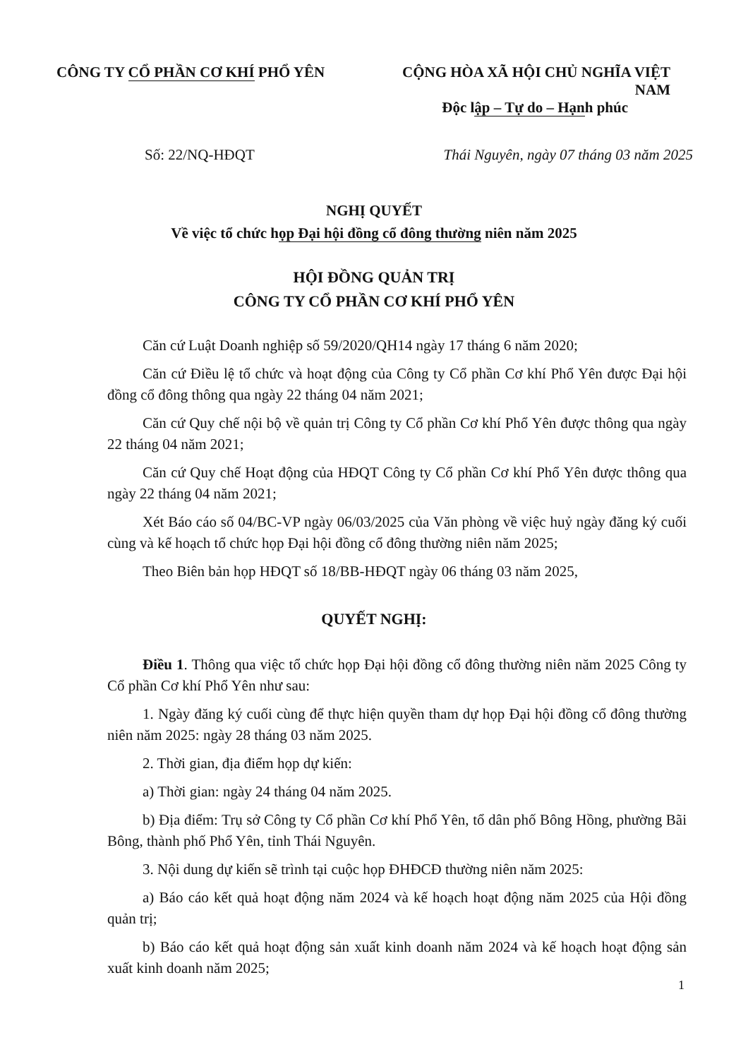CÔNG TY CỔ PHẦN CƠ KHÍ PHỔ YÊN CỘNG HÒA XÃ HỘI CHỦ NGHĨA VIỆT NAM
Độc lập – Tự do – Hạnh phúc
Số: 22/NQ-HĐQT Thái Nguyên, ngày 07 tháng 03 năm 2025
NGHỊ QUYẾT
Về việc tổ chức họp Đại hội đồng cổ đông thường niên năm 2025
HỘI ĐỒNG QUẢN TRỊ
CÔNG TY CỔ PHẦN CƠ KHÍ PHỔ YÊN
Căn cứ Luật Doanh nghiệp số 59/2020/QH14 ngày 17 tháng 6 năm 2020;
Căn cứ Điều lệ tổ chức và hoạt động của Công ty Cổ phần Cơ khí Phổ Yên được Đại hội đồng cổ đông thông qua ngày 22 tháng 04 năm 2021;
Căn cứ Quy chế nội bộ về quản trị Công ty Cổ phần Cơ khí Phổ Yên được thông qua ngày 22 tháng 04 năm 2021;
Căn cứ Quy chế Hoạt động của HĐQT Công ty Cổ phần Cơ khí Phổ Yên được thông qua ngày 22 tháng 04 năm 2021;
Xét Báo cáo số 04/BC-VP ngày 06/03/2025 của Văn phòng về việc huỷ ngày đăng ký cuối cùng và kế hoạch tổ chức họp Đại hội đồng cổ đông thường niên năm 2025;
Theo Biên bản họp HĐQT số 18/BB-HĐQT ngày 06 tháng 03 năm 2025,
QUYẾT NGHỊ:
Điều 1. Thông qua việc tổ chức họp Đại hội đồng cổ đông thường niên năm 2025 Công ty Cổ phần Cơ khí Phổ Yên như sau:
1. Ngày đăng ký cuối cùng để thực hiện quyền tham dự họp Đại hội đồng cổ đông thường niên năm 2025: ngày 28 tháng 03 năm 2025.
2. Thời gian, địa điểm họp dự kiến:
a) Thời gian: ngày 24 tháng 04 năm 2025.
b) Địa điểm: Trụ sở Công ty Cổ phần Cơ khí Phổ Yên, tổ dân phố Bông Hồng, phường Bãi Bông, thành phố Phổ Yên, tỉnh Thái Nguyên.
3. Nội dung dự kiến sẽ trình tại cuộc họp ĐHĐCĐ thường niên năm 2025:
a) Báo cáo kết quả hoạt động năm 2024 và kế hoạch hoạt động năm 2025 của Hội đồng quản trị;
b) Báo cáo kết quả hoạt động sản xuất kinh doanh năm 2024 và kế hoạch hoạt động sản xuất kinh doanh năm 2025;
1